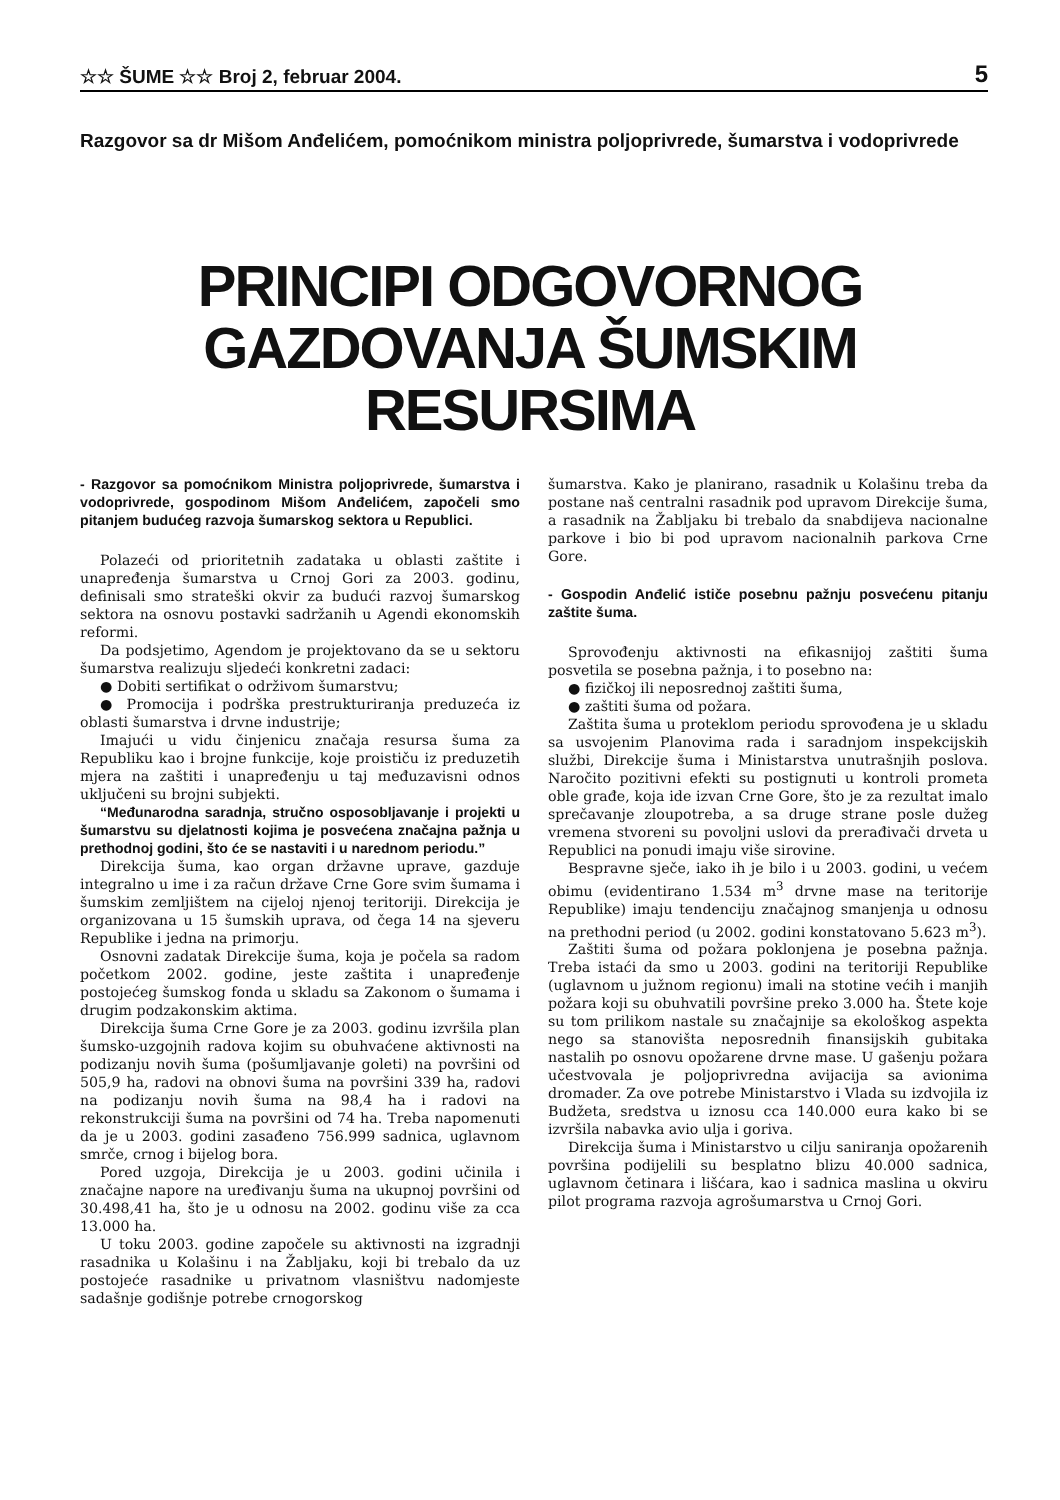☆☆ ŠUME ☆☆ Broj 2, februar 2004. 5
Razgovor sa dr Mišom Anđelićem, pomoćnikom ministra poljoprivrede, šumarstva i vodoprivrede
PRINCIPI ODGOVORNOG GAZDOVANJA ŠUMSKIM RESURSIMA
- Razgovor sa pomoćnikom Ministra poljoprivrede, šumarstva i vodoprivrede, gospodinom Mišom Anđelićem, započeli smo pitanjem budućeg razvoja šumarskog sektora u Republici.
Polazeći od prioritetnih zadataka u oblasti zaštite i unapređenja šumarstva u Crnoj Gori za 2003. godinu, definisali smo strateški okvir za budući razvoj šumarskog sektora na osnovu postavki sadržanih u Agendi ekonomskih reformi.
Da podsjetimo, Agendom je projektovano da se u sektoru šumarstva realizuju sljedeći konkretni zadaci:
● Dobiti sertifikat o održivom šumarstvu;
● Promocija i podrška prestrukturiranja preduzeća iz oblasti šumarstva i drvne industrije;
Imajući u vidu činjenicu značaja resursa šuma za Republiku kao i brojne funkcije, koje proističu iz preduzetih mjera na zaštiti i unapređenju u taj međuzavisni odnos uključeni su brojni subjekti.
“Međunarodna saradnja, stručno osposobljavanje i projekti u šumarstvu su djelatnosti kojima je posvećena značajna pažnja u prethodnoj godini, što će se nastaviti i u narednom periodu.”
Direkcija šuma, kao organ državne uprave, gazduje integralno u ime i za račun države Crne Gore svim šumama i šumskim zemljištem na cijeloj njenoj teritoriji. Direkcija je organizovana u 15 šumskih uprava, od čega 14 na sjeveru Republike i jedna na primorju.
Osnovni zadatak Direkcije šuma, koja je počela sa radom početkom 2002. godine, jeste zaštita i unapređenje postojećeg šumskog fonda u skladu sa Zakonom o šumama i drugim podzakonskim aktima.
Direkcija šuma Crne Gore je za 2003. godinu izvršila plan šumsko-uzgojnih radova kojim su obuhvaćene aktivnosti na podizanju novih šuma (pošumljavanje goleti) na površini od 505,9 ha, radovi na obnovi šuma na površini 339 ha, radovi na podizanju novih šuma na 98,4 ha i radovi na rekonstrukciji šuma na površini od 74 ha. Treba napomenuti da je u 2003. godini zasađeno 756.999 sadnica, uglavnom smrče, crnog i bijelog bora.
Pored uzgoja, Direkcija je u 2003. godini učinila i značajne napore na uređivanju šuma na ukupnoj površini od 30.498,41 ha, što je u odnosu na 2002. godinu više za cca 13.000 ha.
U toku 2003. godine započele su aktivnosti na izgradnji rasadnika u Kolašinu i na Žabljaku, koji bi trebalo da uz postojeće rasadnike u privatnom vlasništvu nadomjeste sadašnje godišnje potrebe crnogorskog
šumarstva. Kako je planirano, rasadnik u Kolašinu treba da postane naš centralni rasadnik pod upravom Direkcije šuma, a rasadnik na Žabljaku bi trebalo da snabdijeva nacionalne parkove i bio bi pod upravom nacionalnih parkova Crne Gore.
- Gospodin Anđelić ističe posebnu pažnju posvećenu pitanju zaštite šuma.
Sprovođenju aktivnosti na efikasnijoj zaštiti šuma posvetila se posebna pažnja, i to posebno na:
● fizičkoj ili neposrednoj zaštiti šuma,
● zaštiti šuma od požara.
Zaštita šuma u proteklom periodu sprovođena je u skladu sa usvojenim Planovima rada i saradnjom inspekcijskih službi, Direkcije šuma i Ministarstva unutrašnjih poslova. Naročito pozitivni efekti su postignuti u kontroli prometa oble građe, koja ide izvan Crne Gore, što je za rezultat imalo sprečavanje zloupotreba, a sa druge strane posle dužeg vremena stvoreni su povoljni uslovi da prerađivači drveta u Republici na ponudi imaju više sirovine.
Bespravne sječe, iako ih je bilo i u 2003. godini, u većem obimu (evidentirano 1.534 m<sup>3</sup> drvne mase na teritorije Republike) imaju tendenciju značajnog smanjenja u odnosu na prethodni period (u 2002. godini konstatovano 5.623 m<sup>3</sup>).
Zaštiti šuma od požara poklonjena je posebna pažnja. Treba istaći da smo u 2003. godini na teritoriji Republike (uglavnom u južnom regionu) imali na stotine većih i manjih požara koji su obuhvatili površine preko 3.000 ha. Štete koje su tom prilikom nastale su značajnije sa ekološkog aspekta nego sa stanovišta neposrednih finansijskih gubitaka nastalih po osnovu opožarene drvne mase. U gašenju požara učestvovala je poljoprivredna avijacija sa avionima dromader. Za ove potrebe Ministarstvo i Vlada su izdvojila iz Budžeta, sredstva u iznosu cca 140.000 eura kako bi se izvršila nabavka avio ulja i goriva.
Direkcija šuma i Ministarstvo u cilju saniranja opožarenih površina podijelili su besplatno blizu 40.000 sadnica, uglavnom četinara i lišćara, kao i sadnica maslina u okviru pilot programa razvoja agrošumarstva u Crnoj Gori.